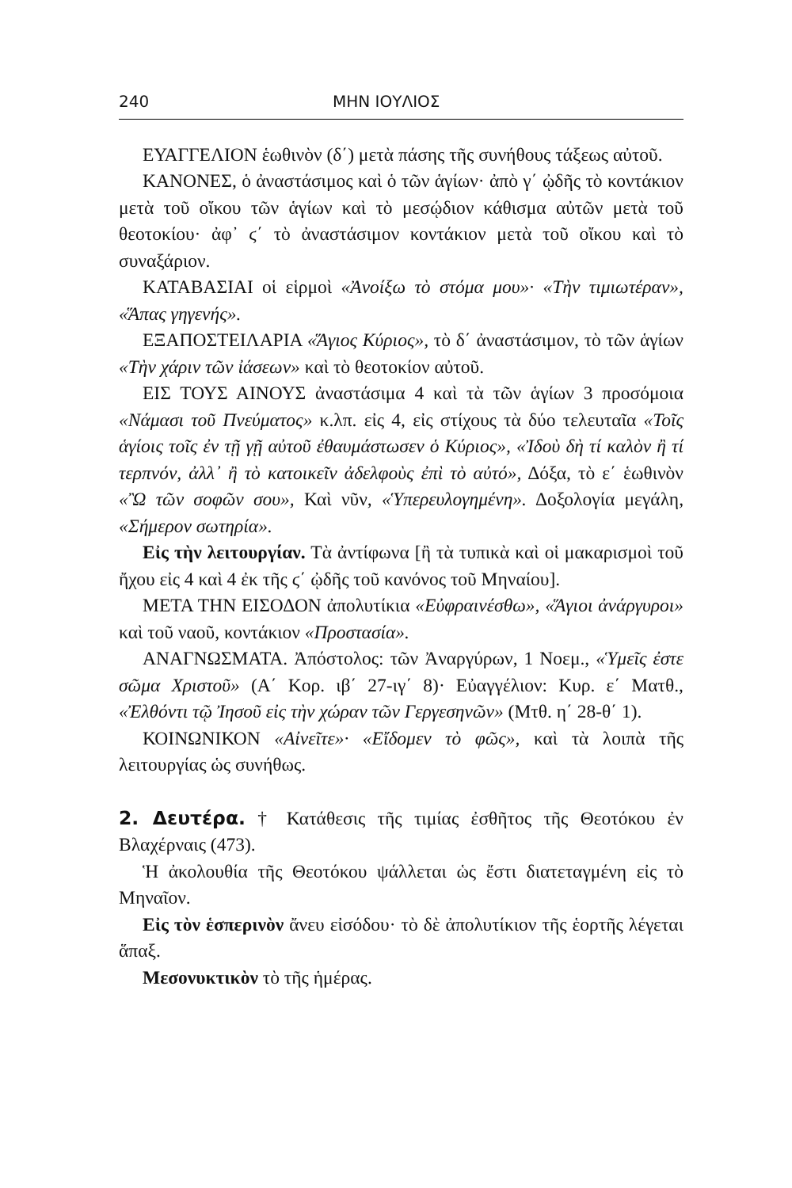240 ΜΗΝ ΙΟΥΛΙΟΣ
ΕΥΑΓΓΕΛΙΟΝ ἑωθινὸν (δ΄) μετὰ πάσης τῆς συνήθους τάξεως αὐτοῦ.
ΚΑΝΟΝΕΣ, ὁ ἀναστάσιμος καὶ ὁ τῶν ἁγίων· ἀπὸ γ΄ ᾠδῆς τὸ κοντάκιον μετὰ τοῦ οἴκου τῶν ἁγίων καὶ τὸ μεσῴδιον κάθισμα αὐτῶν μετὰ τοῦ θεοτοκίου· ἀφ᾽ ϛ΄ τὸ ἀναστάσιμον κοντάκιον μετὰ τοῦ οἴκου καὶ τὸ συναξάριον.
ΚΑΤΑΒΑΣΙΑΙ οἱ εἱρμοὶ «Ἀνοίξω τὸ στόμα μου»· «Τὴν τιμιωτέραν», «Ἅπας γηγενής».
ΕΞΑΠΟΣΤΕΙΛΑΡΙΑ «Ἅγιος Κύριος», τὸ δ΄ ἀναστάσιμον, τὸ τῶν ἁγίων «Τὴν χάριν τῶν ἰάσεων» καὶ τὸ θεοτοκίον αὐτοῦ.
ΕΙΣ ΤΟΥΣ ΑΙΝΟΥΣ ἀναστάσιμα 4 καὶ τὰ τῶν ἁγίων 3 προσόμοια «Νάμασι τοῦ Πνεύματος» κ.λπ. εἰς 4, εἰς στίχους τὰ δύο τελευταῖα «Τοῖς ἁγίοις τοῖς ἐν τῇ γῇ αὐτοῦ ἐθαυμάστωσεν ὁ Κύριος», «Ἰδοὺ δὴ τί καλὸν ἢ τί τερπνόν, ἀλλ᾽ ἢ τὸ κατοικεῖν ἀδελφοὺς ἐπὶ τὸ αὐτό», Δόξα, τὸ ε΄ ἑωθινὸν «Ὢ τῶν σοφῶν σου», Καὶ νῦν, «Ὑπερευλογημένη». Δοξολογία μεγάλη, «Σήμερον σωτηρία».
Εἰς τὴν λειτουργίαν. Τὰ ἀντίφωνα [ἢ τὰ τυπικὰ καὶ οἱ μακαρισμοὶ τοῦ ἤχου εἰς 4 καὶ 4 ἐκ τῆς ϛ΄ ᾠδῆς τοῦ κανόνος τοῦ Μηναίου].
ΜΕΤΑ ΤΗΝ ΕΙΣΟΔΟΝ ἀπολυτίκια «Εὐφραινέσθω», «Ἅγιοι ἀνάργυροι» καὶ τοῦ ναοῦ, κοντάκιον «Προστασία».
ΑΝΑΓΝΩΣΜΑΤΑ. Ἀπόστολος: τῶν Ἀναργύρων, 1 Νοεμ., «Ὑμεῖς ἐστε σῶμα Χριστοῦ» (Α΄ Κορ. ιβ΄ 27-ιγ΄ 8)· Εὐαγγέλιον: Κυρ. ε΄ Ματθ., «Ἐλθόντι τῷ Ἰησοῦ εἰς τὴν χώραν τῶν Γεργεσηνῶν» (Μτθ. η΄ 28-θ΄ 1).
ΚΟΙΝΩΝΙΚΟΝ «Αἰνεῖτε»· «Εἴδομεν τὸ φῶς», καὶ τὰ λοιπὰ τῆς λειτουργίας ὡς συνήθως.
2. Δευτέρα. † Κατάθεσις τῆς τιμίας ἐσθῆτος τῆς Θεοτόκου ἐν Βλαχέρναις (473).
Ἡ ἀκολουθία τῆς Θεοτόκου ψάλλεται ὡς ἔστι διατεταγμένη εἰς τὸ Μηναῖον.
Εἰς τὸν ἑσπερινὸν ἄνευ εἰσόδου· τὸ δὲ ἀπολυτίκιον τῆς ἑορτῆς λέγεται ἅπαξ.
Μεσονυκτικὸν τὸ τῆς ἡμέρας.